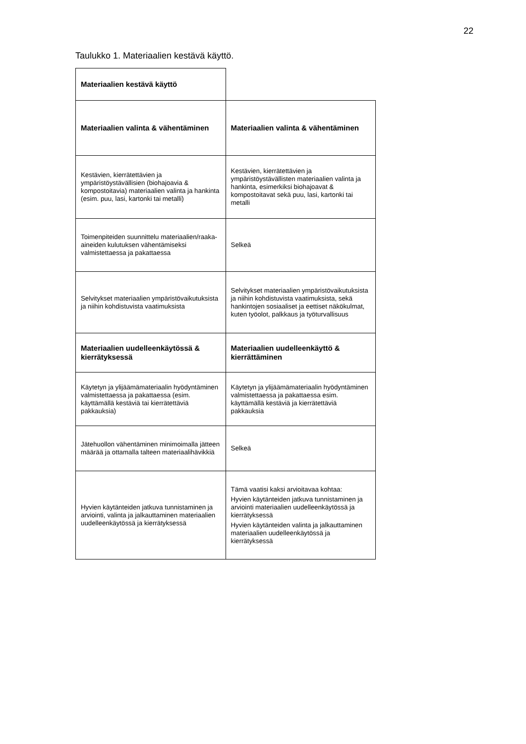22
Taulukko 1. Materiaalien kestävä käyttö.
| Materiaalien kestävä käyttö | |
| Materiaalien valinta & vähentäminen | Materiaalien valinta & vähentäminen |
| Kestävien, kierrätettävien ja ympäristöystävällisien (biohajoavia & kompostoitavia) materiaalien valinta ja hankinta (esim. puu, lasi, kartonki tai metalli) | Kestävien, kierrätettävien ja ympäristöystävällisten materiaalien valinta ja hankinta, esimerkiksi biohajoavat & kompostoitavat sekä puu, lasi, kartonki tai metalli |
| Toimenpiteiden suunnittelu materiaalien/raaka-aineiden kulutuksen vähentämiseksi valmistettaessa ja pakattaessa | Selkeä |
| Selvitykset materiaalien ympäristövaikutuksista ja niihin kohdistuvista vaatimuksista | Selvitykset materiaalien ympäristövaikutuksista ja niihin kohdistuvista vaatimuksista, sekä hankintojen sosiaaliset ja eettiset näkökulmat, kuten työolot, palkkaus ja työturvallisuus |
| Materiaalien uudelleenkäytössä & kierrätyksessä | Materiaalien uudelleenkäyttö & kierrättäminen |
| Käytetyn ja ylijäämämateriaalin hyödyntäminen valmistettaessa ja pakattaessa (esim. käyttämällä kestäviä tai kierrätettäviä pakkauksia) | Käytetyn ja ylijäämämateriaalin hyödyntäminen valmistettaessa ja pakattaessa esim. käyttämällä kestäviä ja kierrätettäviä pakkauksia |
| Jätehuollon vähentäminen minimoimalla jätteen määrää ja ottamalla talteen materiaalihävikkiä | Selkeä |
| Hyvien käytänteiden jatkuva tunnistaminen ja arviointi, valinta ja jalkauttaminen materiaalien uudelleenkäytössä ja kierrätyksessä | Tämä vaatisi kaksi arvioitavaa kohtaa: Hyvien käytänteiden jatkuva tunnistaminen ja arviointi materiaalien uudelleenkäytössä ja kierrätyksessä Hyvien käytänteiden valinta ja jalkauttaminen materiaalien uudelleenkäytössä ja kierrätyksessä |